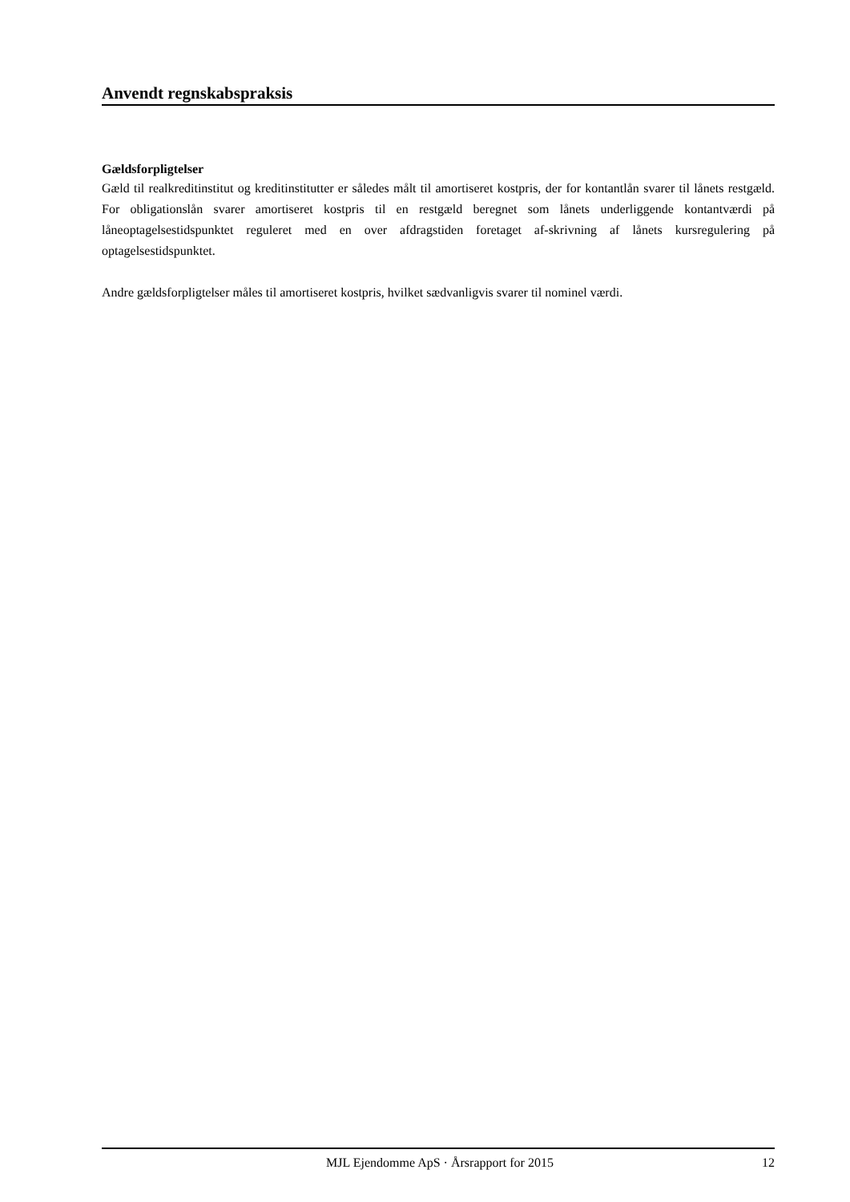Anvendt regnskabspraksis
Gældsforpligtelser
Gæld til realkreditinstitut og kreditinstitutter er således målt til amortiseret kostpris, der for kontantlån svarer til lånets restgæld. For obligationslån svarer amortiseret kostpris til en restgæld beregnet som lånets underliggende kontantværdi på låneoptagelsestidspunktet reguleret med en over afdragstiden foretaget af-skrivning af lånets kursregulering på optagelsestidspunktet.
Andre gældsforpligtelser måles til amortiseret kostpris, hvilket sædvanligvis svarer til nominel værdi.
MJL Ejendomme ApS · Årsrapport for 2015 12